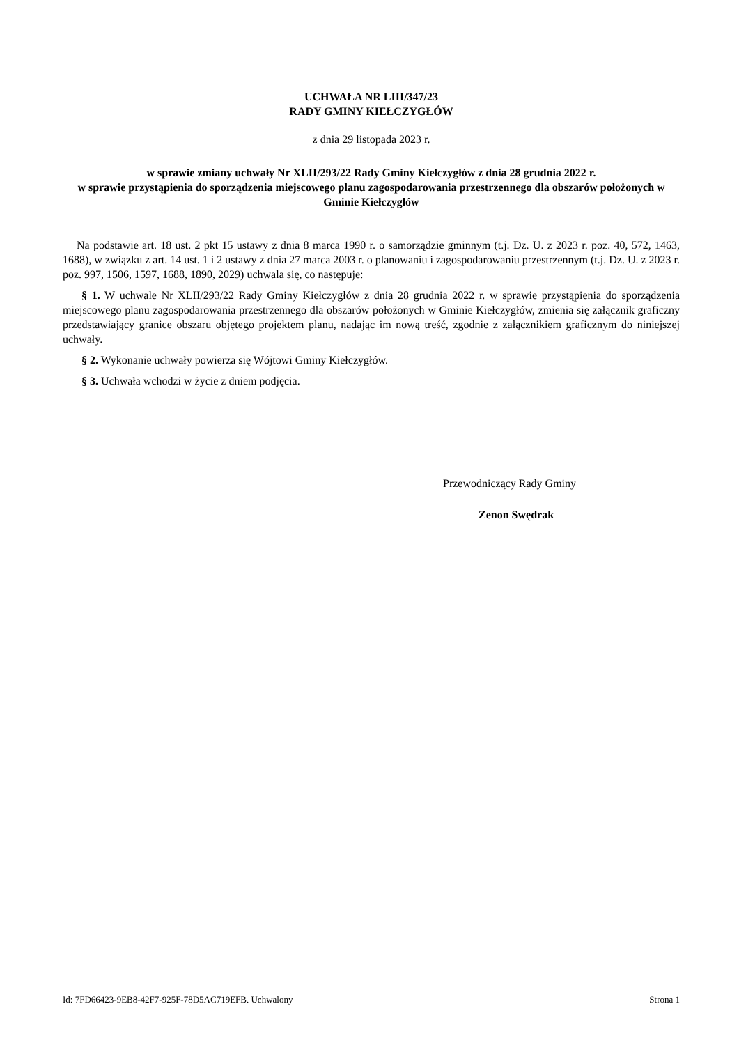UCHWAŁA NR LIII/347/23
RADY GMINY KIEŁCZYGŁÓW
z dnia 29 listopada 2023 r.
w sprawie zmiany uchwały Nr XLII/293/22 Rady Gminy Kiełczygłów z dnia 28 grudnia 2022 r.
w sprawie przystąpienia do sporządzenia miejscowego planu zagospodarowania przestrzennego dla obszarów położonych w Gminie Kiełczygłów
Na podstawie art. 18 ust. 2 pkt 15 ustawy z dnia 8 marca 1990 r. o samorządzie gminnym (t.j. Dz. U. z 2023 r. poz. 40, 572, 1463, 1688), w związku z art. 14 ust. 1 i 2 ustawy z dnia 27 marca 2003 r. o planowaniu i zagospodarowaniu przestrzennym (t.j. Dz. U. z 2023 r. poz. 997, 1506, 1597, 1688, 1890, 2029) uchwala się, co następuje:
§ 1. W uchwale Nr XLII/293/22 Rady Gminy Kiełczygłów z dnia 28 grudnia 2022 r. w sprawie przystąpienia do sporządzenia miejscowego planu zagospodarowania przestrzennego dla obszarów położonych w Gminie Kiełczygłów, zmienia się załącznik graficzny przedstawiający granice obszaru objętego projektem planu, nadając im nową treść, zgodnie z załącznikiem graficznym do niniejszej uchwały.
§ 2. Wykonanie uchwały powierza się Wójtowi Gminy Kiełczygłów.
§ 3. Uchwała wchodzi w życie z dniem podjęcia.
Przewodniczący Rady Gminy
Zenon Swędrak
Id: 7FD66423-9EB8-42F7-925F-78D5AC719EFB. Uchwalony Strona 1